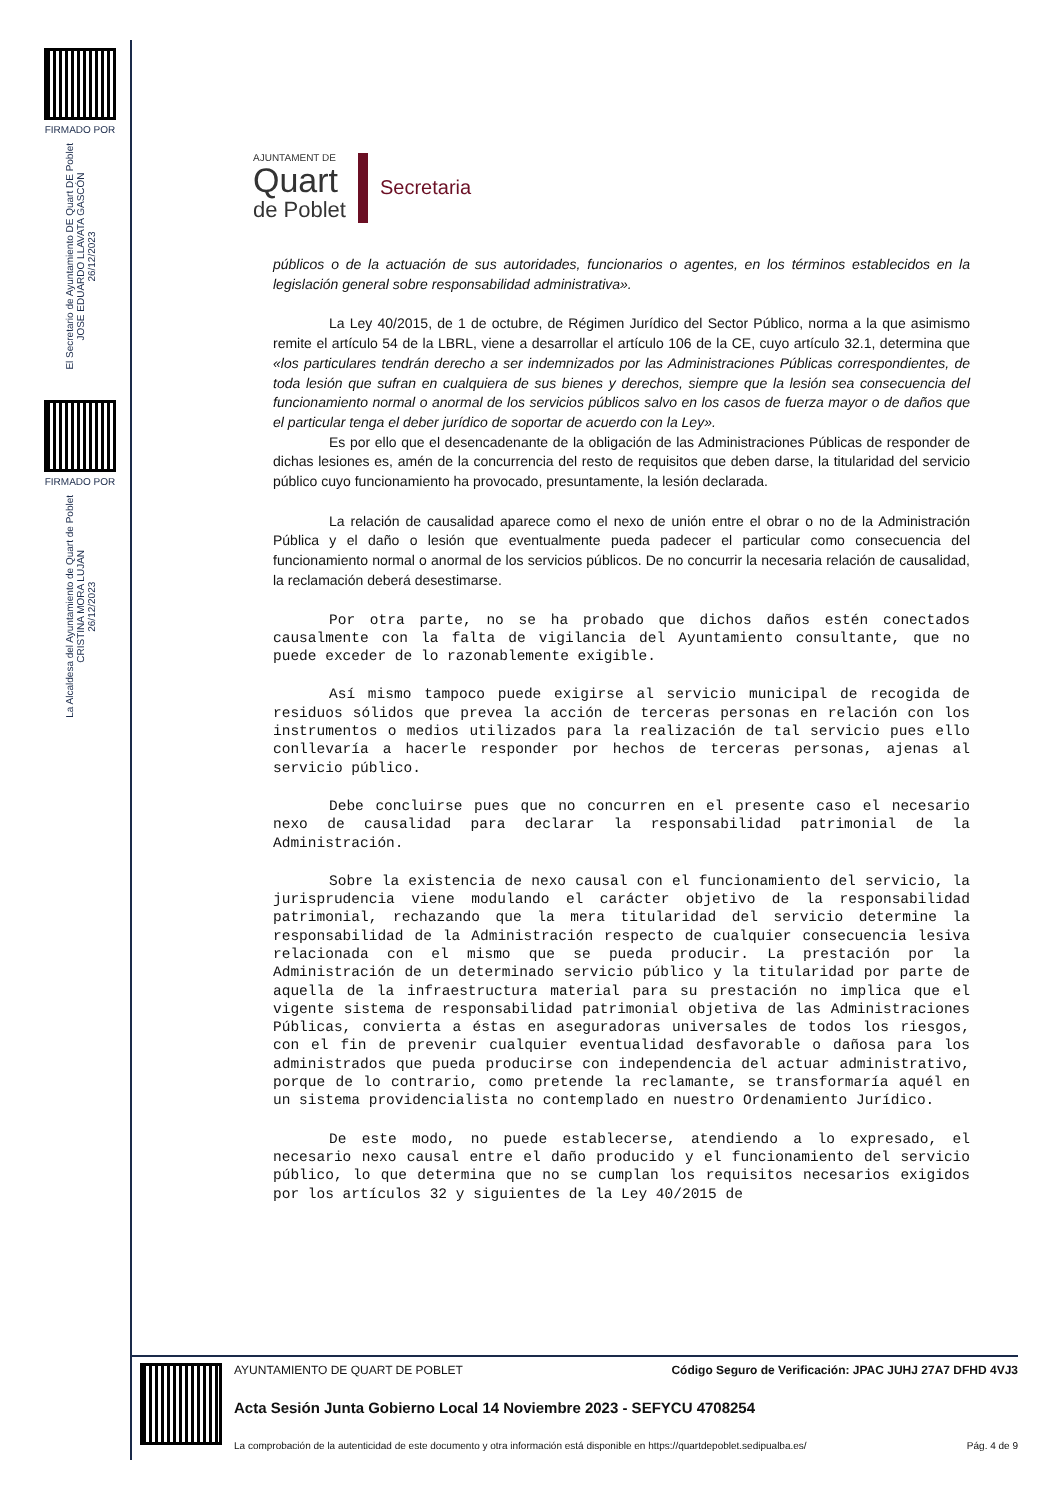FIRMADO POR
El Secretario de Ayuntamiento DE Quart DE Poblet
JOSE EDUARDO LLAVATA GASCÓN
26/12/2023
FIRMADO POR
La Alcaldesa del Ayuntamiento de Quart de Poblet
CRISTINA MORA LUJAN
26/12/2023
AJUNTAMENT DE
Quart
de Poblet
Secretaria
públicos o de la actuación de sus autoridades, funcionarios o agentes, en los términos establecidos en la legislación general sobre responsabilidad administrativa».
La Ley 40/2015, de 1 de octubre, de Régimen Jurídico del Sector Público, norma a la que asimismo remite el artículo 54 de la LBRL, viene a desarrollar el artículo 106 de la CE, cuyo artículo 32.1, determina que «los particulares tendrán derecho a ser indemnizados por las Administraciones Públicas correspondientes, de toda lesión que sufran en cualquiera de sus bienes y derechos, siempre que la lesión sea consecuencia del funcionamiento normal o anormal de los servicios públicos salvo en los casos de fuerza mayor o de daños que el particular tenga el deber jurídico de soportar de acuerdo con la Ley».
Es por ello que el desencadenante de la obligación de las Administraciones Públicas de responder de dichas lesiones es, amén de la concurrencia del resto de requisitos que deben darse, la titularidad del servicio público cuyo funcionamiento ha provocado, presuntamente, la lesión declarada.
La relación de causalidad aparece como el nexo de unión entre el obrar o no de la Administración Pública y el daño o lesión que eventualmente pueda padecer el particular como consecuencia del funcionamiento normal o anormal de los servicios públicos. De no concurrir la necesaria relación de causalidad, la reclamación deberá desestimarse.
Por otra parte, no se ha probado que dichos daños estén conectados causalmente con la falta de vigilancia del Ayuntamiento consultante, que no puede exceder de lo razonablemente exigible.
Así mismo tampoco puede exigirse al servicio municipal de recogida de residuos sólidos que prevea la acción de terceras personas en relación con los instrumentos o medios utilizados para la realización de tal servicio pues ello conllevaría a hacerle responder por hechos de terceras personas, ajenas al servicio público.
Debe concluirse pues que no concurren en el presente caso el necesario nexo de causalidad para declarar la responsabilidad patrimonial de la Administración.
Sobre la existencia de nexo causal con el funcionamiento del servicio, la jurisprudencia viene modulando el carácter objetivo de la responsabilidad patrimonial, rechazando que la mera titularidad del servicio determine la responsabilidad de la Administración respecto de cualquier consecuencia lesiva relacionada con el mismo que se pueda producir. La prestación por la Administración de un determinado servicio público y la titularidad por parte de aquella de la infraestructura material para su prestación no implica que el vigente sistema de responsabilidad patrimonial objetiva de las Administraciones Públicas, convierta a éstas en aseguradoras universales de todos los riesgos, con el fin de prevenir cualquier eventualidad desfavorable o dañosa para los administrados que pueda producirse con independencia del actuar administrativo, porque de lo contrario, como pretende la reclamante, se transformaría aquél en un sistema providencialista no contemplado en nuestro Ordenamiento Jurídico.
De este modo, no puede establecerse, atendiendo a lo expresado, el necesario nexo causal entre el daño producido y el funcionamiento del servicio público, lo que determina que no se cumplan los requisitos necesarios exigidos por los artículos 32 y siguientes de la Ley 40/2015 de
AYUNTAMIENTO DE QUART DE POBLET Código Seguro de Verificación: JPAC JUHJ 27A7 DFHD 4VJ3
Acta Sesión Junta Gobierno Local 14 Noviembre 2023 - SEFYCU 4708254
La comprobación de la autenticidad de este documento y otra información está disponible en https://quartdepoblet.sedipualba.es/ Pág. 4 de 9